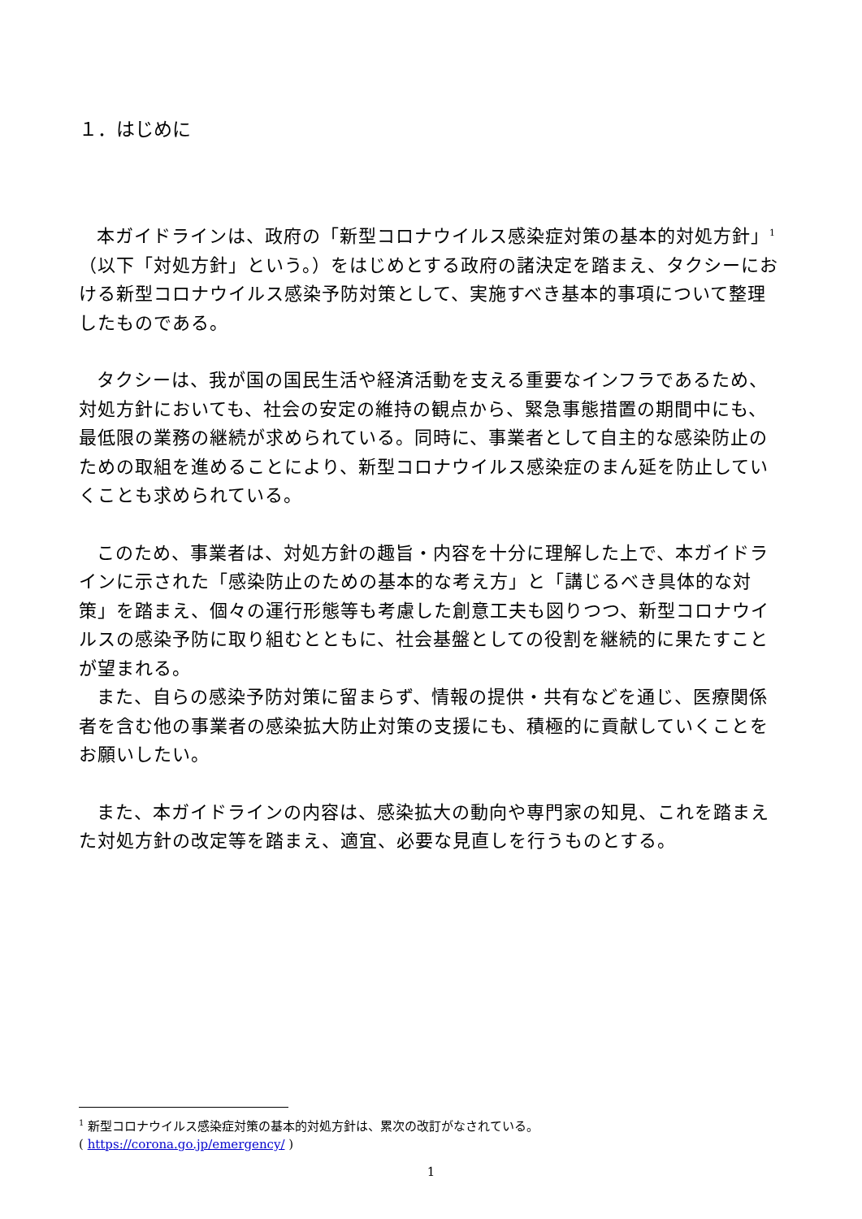１．はじめに
本ガイドラインは、政府の「新型コロナウイルス感染症対策の基本的対処方針」<sup>1</sup>（以下「対処方針」という。）をはじめとする政府の諸決定を踏まえ、タクシーにおける新型コロナウイルス感染予防対策として、実施すべき基本的事項について整理したものである。
タクシーは、我が国の国民生活や経済活動を支える重要なインフラであるため、対処方針においても、社会の安定の維持の観点から、緊急事態措置の期間中にも、最低限の業務の継続が求められている。同時に、事業者として自主的な感染防止のための取組を進めることにより、新型コロナウイルス感染症のまん延を防止していくことも求められている。
このため、事業者は、対処方針の趣旨・内容を十分に理解した上で、本ガイドラインに示された「感染防止のための基本的な考え方」と「講じるべき具体的な対策」を踏まえ、個々の運行形態等も考慮した創意工夫も図りつつ、新型コロナウイルスの感染予防に取り組むとともに、社会基盤としての役割を継続的に果たすことが望まれる。
また、自らの感染予防対策に留まらず、情報の提供・共有などを通じ、医療関係者を含む他の事業者の感染拡大防止対策の支援にも、積極的に貢献していくことをお願いしたい。
また、本ガイドラインの内容は、感染拡大の動向や専門家の知見、これを踏まえた対処方針の改定等を踏まえ、適宜、必要な見直しを行うものとする。
<sup>1</sup> 新型コロナウイルス感染症対策の基本的対処方針は、累次の改訂がなされている。
( https://corona.go.jp/emergency/ )
1